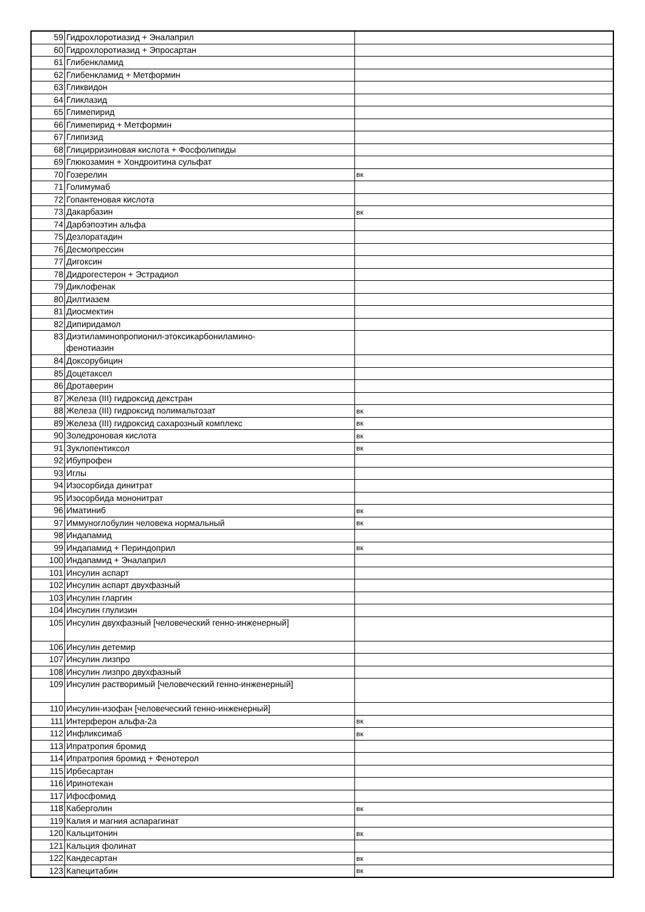| 59 | Гидрохлоротиазид + Эналаприл | |
| 60 | Гидрохлоротиазид + Эпросартан | |
| 61 | Глибенкламид | |
| 62 | Глибенкламид + Метформин | |
| 63 | Гликвидон | |
| 64 | Гликлазид | |
| 65 | Глимепирид | |
| 66 | Глимепирид + Метформин | |
| 67 | Глипизид | |
| 68 | Глицирризиновая кислота + Фосфолипиды | |
| 69 | Глюкозамин + Хондроитина сульфат | |
| 70 | Гозерелин | вк |
| 71 | Голимумаб | |
| 72 | Гопантеновая кислота | |
| 73 | Дакарбазин | вк |
| 74 | Дарбэпоэтин альфа | |
| 75 | Дезлоратадин | |
| 76 | Десмопрессин | |
| 77 | Дигоксин | |
| 78 | Дидрогестерон + Эстрадиол | |
| 79 | Диклофенак | |
| 80 | Дилтиазем | |
| 81 | Диосмектин | |
| 82 | Дипиридамол | |
| 83 | Диэтиламинопропионил-этоксикарбониламино- фенотиазин | |
| 84 | Доксорубицин | |
| 85 | Доцетаксел | |
| 86 | Дротаверин | |
| 87 | Железа (III) гидроксид декстран | |
| 88 | Железа (III) гидроксид полимальтозат | вк |
| 89 | Железа (III) гидроксид сахарозный комплекс | вк |
| 90 | Золедроновая кислота | вк |
| 91 | Зуклопентиксол | вк |
| 92 | Ибупрофен | |
| 93 | Иглы | |
| 94 | Изосорбида динитрат | |
| 95 | Изосорбида мононитрат | |
| 96 | Иматиниб | вк |
| 97 | Иммуноглобулин человека нормальный | вк |
| 98 | Индапамид | |
| 99 | Индапамид + Периндоприл | вк |
| 100 | Индапамид + Эналаприл | |
| 101 | Инсулин аспарт | |
| 102 | Инсулин аспарт двухфазный | |
| 103 | Инсулин гларгин | |
| 104 | Инсулин глулизин | |
| 105 | Инсулин двухфазный [человеческий генно-инженерный] | |
| 106 | Инсулин детемир | |
| 107 | Инсулин лизпро | |
| 108 | Инсулин лизпро двухфазный | |
| 109 | Инсулин растворимый [человеческий генно-инженерный] | |
| 110 | Инсулин-изофан [человеческий генно-инженерный] | |
| 111 | Интерферон альфа-2а | вк |
| 112 | Инфликсимаб | вк |
| 113 | Ипратропия бромид | |
| 114 | Ипратропия бромид + Фенотерол | |
| 115 | Ирбесартан | |
| 116 | Иринотекан | |
| 117 | Ифосфомид | |
| 118 | Каберголин | вк |
| 119 | Калия и магния аспарагинат | |
| 120 | Кальцитонин | вк |
| 121 | Кальция фолинат | |
| 122 | Кандесартан | вк |
| 123 | Капецитабин | вк |